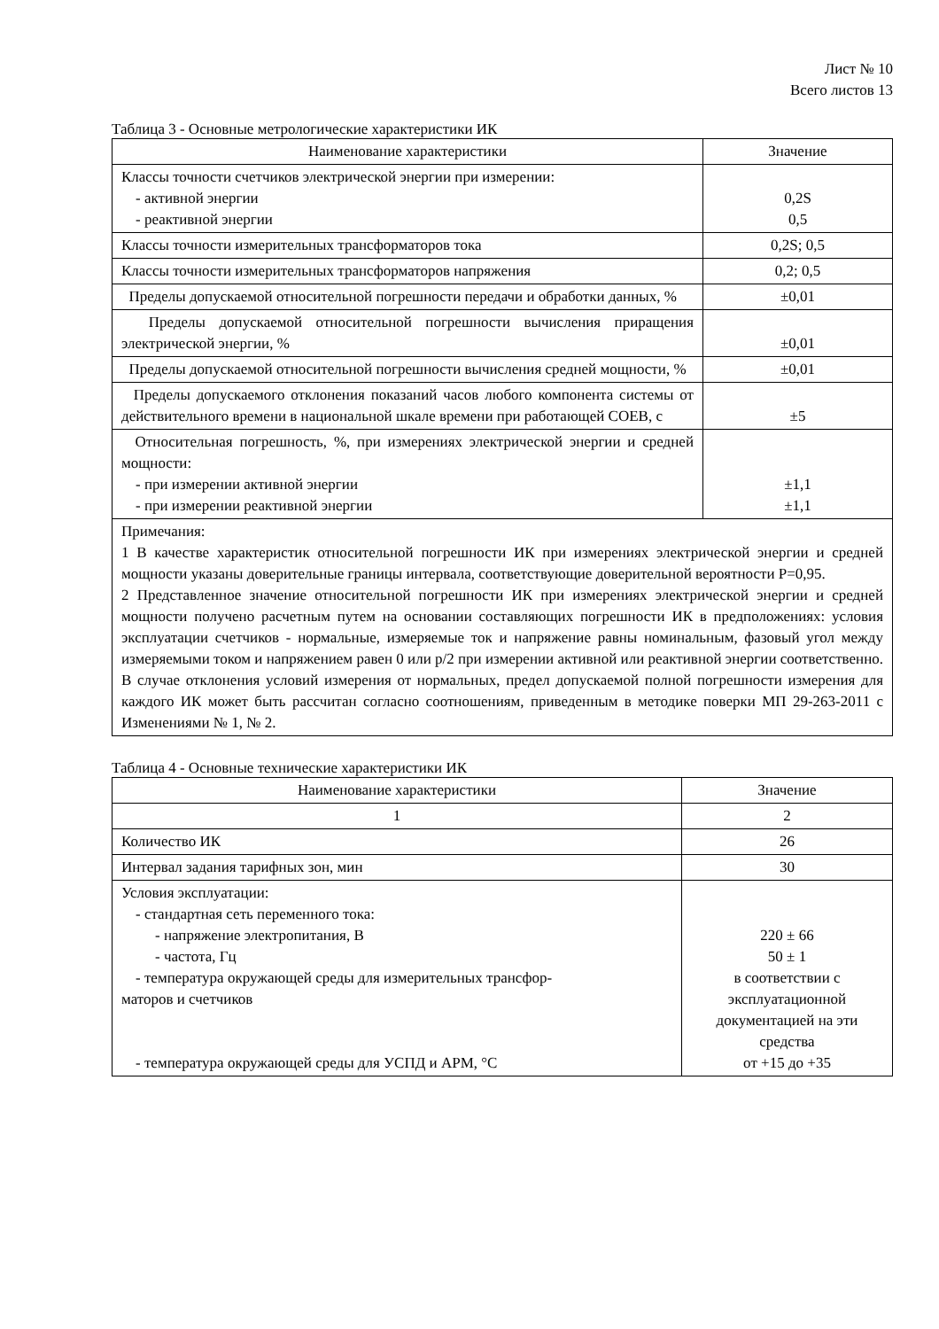Лист № 10
Всего листов 13
Таблица 3 - Основные метрологические характеристики ИК
| Наименование характеристики | Значение |
| --- | --- |
| Классы точности счетчиков электрической энергии при измерении: - активной энергии - реактивной энергии | 0,2S 0,5 |
| Классы точности измерительных трансформаторов тока | 0,2S; 0,5 |
| Классы точности измерительных трансформаторов напряжения | 0,2; 0,5 |
| Пределы допускаемой относительной погрешности передачи и обработки данных, % | ±0,01 |
| Пределы допускаемой относительной погрешности вычисления приращения электрической энергии, % | ±0,01 |
| Пределы допускаемой относительной погрешности вычисления средней мощности, % | ±0,01 |
| Пределы допускаемого отклонения показаний часов любого компонента системы от действительного времени в национальной шкале времени при работающей СОЕВ, с | ±5 |
| Относительная погрешность, %, при измерениях электрической энергии и средней мощности: - при измерении активной энергии - при измерении реактивной энергии | ±1,1 ±1,1 |
| Примечания: 1 В качестве характеристик относительной погрешности ИК при измерениях электрической энергии и средней мощности указаны доверительные границы интервала, соответствующие доверительной вероятности Р=0,95. 2 Представленное значение относительной погрешности ИК при измерениях электрической энергии и средней мощности получено расчетным путем на основании составляющих погрешности ИК в предположениях: условия эксплуатации счетчиков - нормальные, измеряемые ток и напряжение равны номинальным, фазовый угол между измеряемыми током и напряжением равен 0 или p/2 при измерении активной или реактивной энергии соответственно. В случае отклонения условий измерения от нормальных, предел допускаемой полной погрешности измерения для каждого ИК может быть рассчитан согласно соотношениям, приведенным в методике поверки МП 29-263-2011 с Изменениями № 1, № 2. | |
Таблица 4 - Основные технические характеристики ИК
| Наименование характеристики | Значение |
| --- | --- |
| 1 | 2 |
| Количество ИК | 26 |
| Интервал задания тарифных зон, мин | 30 |
| Условия эксплуатации: - стандартная сеть переменного тока: - напряжение электропитания, В - частота, Гц - температура окружающей среды для измерительных трансфор- маторов и счетчиков - температура окружающей среды для УСПД и АРМ, °С | 220 ± 66 50 ± 1 в соответствии с эксплуатационной документацией на эти средства от +15 до +35 |